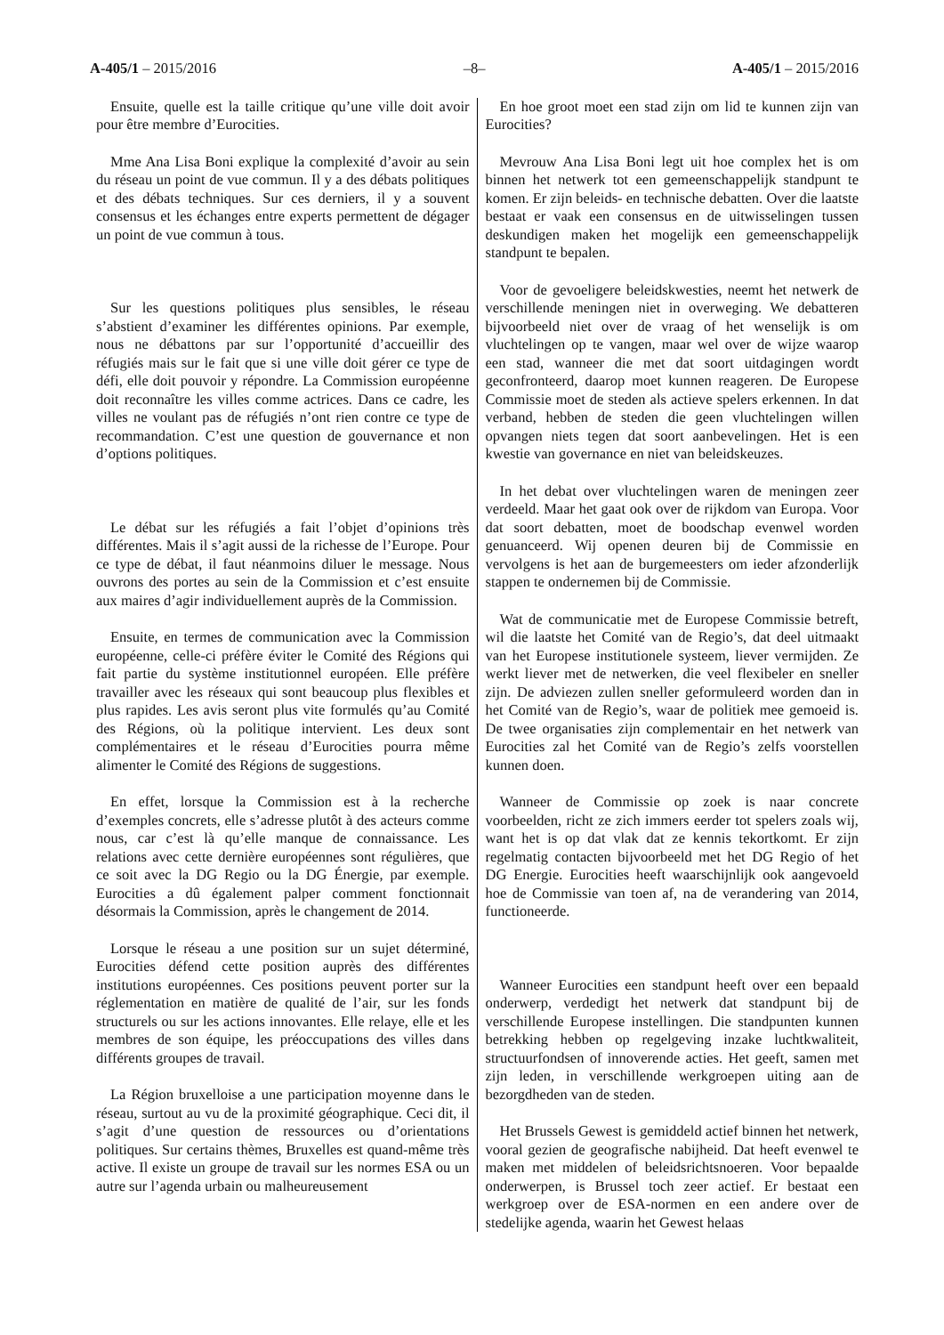A-405/1 – 2015/2016 –8– A-405/1 – 2015/2016
Ensuite, quelle est la taille critique qu’une ville doit avoir pour être membre d’Eurocities.
Mme Ana Lisa Boni explique la complexité d’avoir au sein du réseau un point de vue commun. Il y a des débats politiques et des débats techniques. Sur ces derniers, il y a souvent consensus et les échanges entre experts permettent de dégager un point de vue commun à tous.
Sur les questions politiques plus sensibles, le réseau s’abstient d’examiner les différentes opinions. Par exemple, nous ne débattons par sur l’opportunité d’accueillir des réfugiés mais sur le fait que si une ville doit gérer ce type de défi, elle doit pouvoir y répondre. La Commission européenne doit reconnaître les villes comme actrices. Dans ce cadre, les villes ne voulant pas de réfugiés n’ont rien contre ce type de recommandation. C’est une question de gouvernance et non d’options politiques.
Le débat sur les réfugiés a fait l’objet d’opinions très différentes. Mais il s’agit aussi de la richesse de l’Europe. Pour ce type de débat, il faut néanmoins diluer le message. Nous ouvrons des portes au sein de la Commission et c’est ensuite aux maires d’agir individuellement auprès de la Commission.
Ensuite, en termes de communication avec la Commission européenne, celle-ci préfère éviter le Comité des Régions qui fait partie du système institutionnel européen. Elle préfère travailler avec les réseaux qui sont beaucoup plus flexibles et plus rapides. Les avis seront plus vite formulés qu’au Comité des Régions, où la politique intervient. Les deux sont complémentaires et le réseau d’Eurocities pourra même alimenter le Comité des Régions de suggestions.
En effet, lorsque la Commission est à la recherche d’exemples concrets, elle s’adresse plutôt à des acteurs comme nous, car c’est là qu’elle manque de connaissance. Les relations avec cette dernière européennes sont régulières, que ce soit avec la DG Regio ou la DG Énergie, par exemple. Eurocities a dû également palper comment fonctionnait désormais la Commission, après le changement de 2014.
Lorsque le réseau a une position sur un sujet déterminé, Eurocities défend cette position auprès des différentes institutions européennes. Ces positions peuvent porter sur la réglementation en matière de qualité de l’air, sur les fonds structurels ou sur les actions innovantes. Elle relaye, elle et les membres de son équipe, les préoccupations des villes dans différents groupes de travail.
La Région bruxelloise a une participation moyenne dans le réseau, surtout au vu de la proximité géographique. Ceci dit, il s’agit d’une question de ressources ou d’orientations politiques. Sur certains thèmes, Bruxelles est quand-même très active. Il existe un groupe de travail sur les normes ESA ou un autre sur l’agenda urbain ou malheureusement
En hoe groot moet een stad zijn om lid te kunnen zijn van Eurocities?
Mevrouw Ana Lisa Boni legt uit hoe complex het is om binnen het netwerk tot een gemeenschappelijk standpunt te komen. Er zijn beleids- en technische debatten. Over die laatste bestaat er vaak een consensus en de uitwisselingen tussen deskundigen maken het mogelijk een gemeenschappelijk standpunt te bepalen.
Voor de gevoeligere beleidskwesties, neemt het netwerk de verschillende meningen niet in overweging. We debatteren bijvoorbeeld niet over de vraag of het wenselijk is om vluchtelingen op te vangen, maar wel over de wijze waarop een stad, wanneer die met dat soort uitdagingen wordt geconfronteerd, daarop moet kunnen reageren. De Europese Commissie moet de steden als actieve spelers erkennen. In dat verband, hebben de steden die geen vluchtelingen willen opvangen niets tegen dat soort aanbevelingen. Het is een kwestie van governance en niet van beleidskeuzes.
In het debat over vluchtelingen waren de meningen zeer verdeeld. Maar het gaat ook over de rijkdom van Europa. Voor dat soort debatten, moet de boodschap evenwel worden genuanceerd. Wij openen deuren bij de Commissie en vervolgens is het aan de burgemeesters om ieder afzonderlijk stappen te ondernemen bij de Commissie.
Wat de communicatie met de Europese Commissie betreft, wil die laatste het Comité van de Regio’s, dat deel uitmaakt van het Europese institutionele systeem, liever vermijden. Ze werkt liever met de netwerken, die veel flexibeler en sneller zijn. De adviezen zullen sneller geformuleerd worden dan in het Comité van de Regio’s, waar de politiek mee gemoeid is. De twee organisaties zijn complementair en het netwerk van Eurocities zal het Comité van de Regio’s zelfs voorstellen kunnen doen.
Wanneer de Commissie op zoek is naar concrete voorbeelden, richt ze zich immers eerder tot spelers zoals wij, want het is op dat vlak dat ze kennis tekortkomt. Er zijn regelmatig contacten bijvoorbeeld met het DG Regio of het DG Energie. Eurocities heeft waarschijnlijk ook aangevoeld hoe de Commissie van toen af, na de verandering van 2014, functioneerde.
Wanneer Eurocities een standpunt heeft over een bepaald onderwerp, verdedigt het netwerk dat standpunt bij de verschillende Europese instellingen. Die standpunten kunnen betrekking hebben op regelgeving inzake luchtkwaliteit, structuurfondsen of innoverende acties. Het geeft, samen met zijn leden, in verschillende werkgroepen uiting aan de bezorgdheden van de steden.
Het Brussels Gewest is gemiddeld actief binnen het netwerk, vooral gezien de geografische nabijheid. Dat heeft evenwel te maken met middelen of beleidsrichtsnoeren. Voor bepaalde onderwerpen, is Brussel toch zeer actief. Er bestaat een werkgroep over de ESA-normen en een andere over de stedelijke agenda, waarin het Gewest helaas